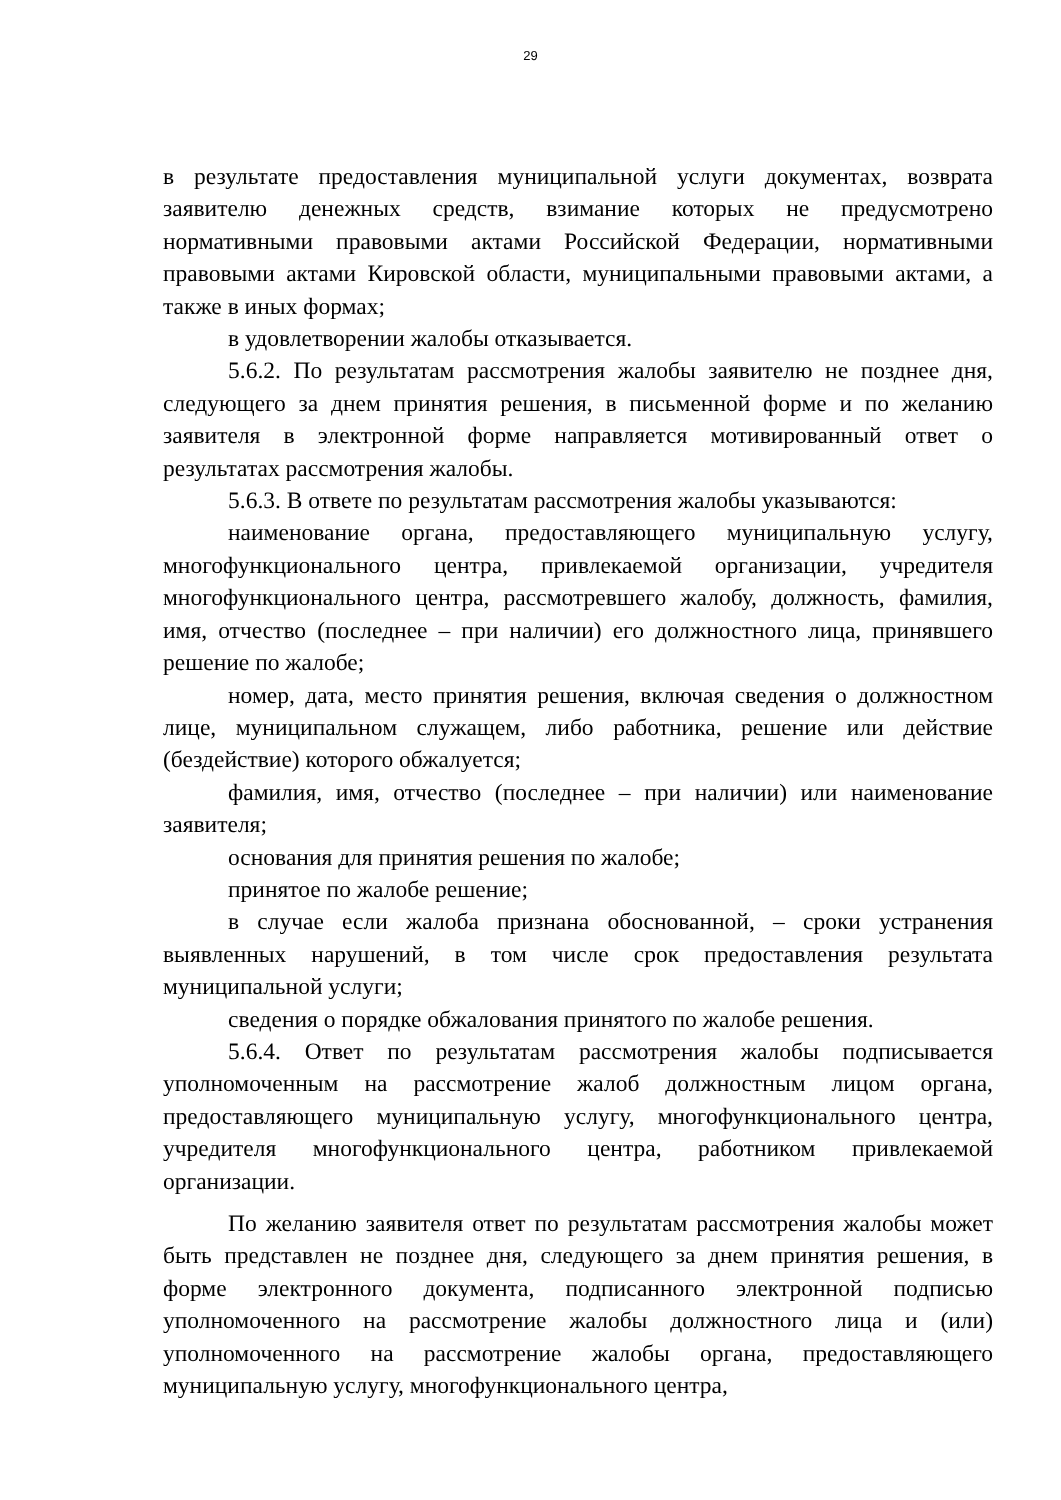29
в результате предоставления муниципальной услуги документах, возврата заявителю денежных средств, взимание которых не предусмотрено нормативными правовыми актами Российской Федерации, нормативными правовыми актами Кировской области, муниципальными правовыми актами, а также в иных формах;
в удовлетворении жалобы отказывается.
5.6.2. По результатам рассмотрения жалобы заявителю не позднее дня, следующего за днем принятия решения, в письменной форме и по желанию заявителя в электронной форме направляется мотивированный ответ о результатах рассмотрения жалобы.
5.6.3. В ответе по результатам рассмотрения жалобы указываются:
наименование органа, предоставляющего муниципальную услугу, многофункционального центра, привлекаемой организации, учредителя многофункционального центра, рассмотревшего жалобу, должность, фамилия, имя, отчество (последнее – при наличии) его должностного лица, принявшего решение по жалобе;
номер, дата, место принятия решения, включая сведения о должностном лице, муниципальном служащем, либо работника, решение или действие (бездействие) которого обжалуется;
фамилия, имя, отчество (последнее – при наличии) или наименование заявителя;
основания для принятия решения по жалобе;
принятое по жалобе решение;
в случае если жалоба признана обоснованной, – сроки устранения выявленных нарушений, в том числе срок предоставления результата муниципальной услуги;
сведения о порядке обжалования принятого по жалобе решения.
5.6.4. Ответ по результатам рассмотрения жалобы подписывается уполномоченным на рассмотрение жалоб должностным лицом органа, предоставляющего муниципальную услугу, многофункционального центра, учредителя многофункционального центра, работником привлекаемой организации.
По желанию заявителя ответ по результатам рассмотрения жалобы может быть представлен не позднее дня, следующего за днем принятия решения, в форме электронного документа, подписанного электронной подписью уполномоченного на рассмотрение жалобы должностного лица и (или) уполномоченного на рассмотрение жалобы органа, предоставляющего муниципальную услугу, многофункционального центра,